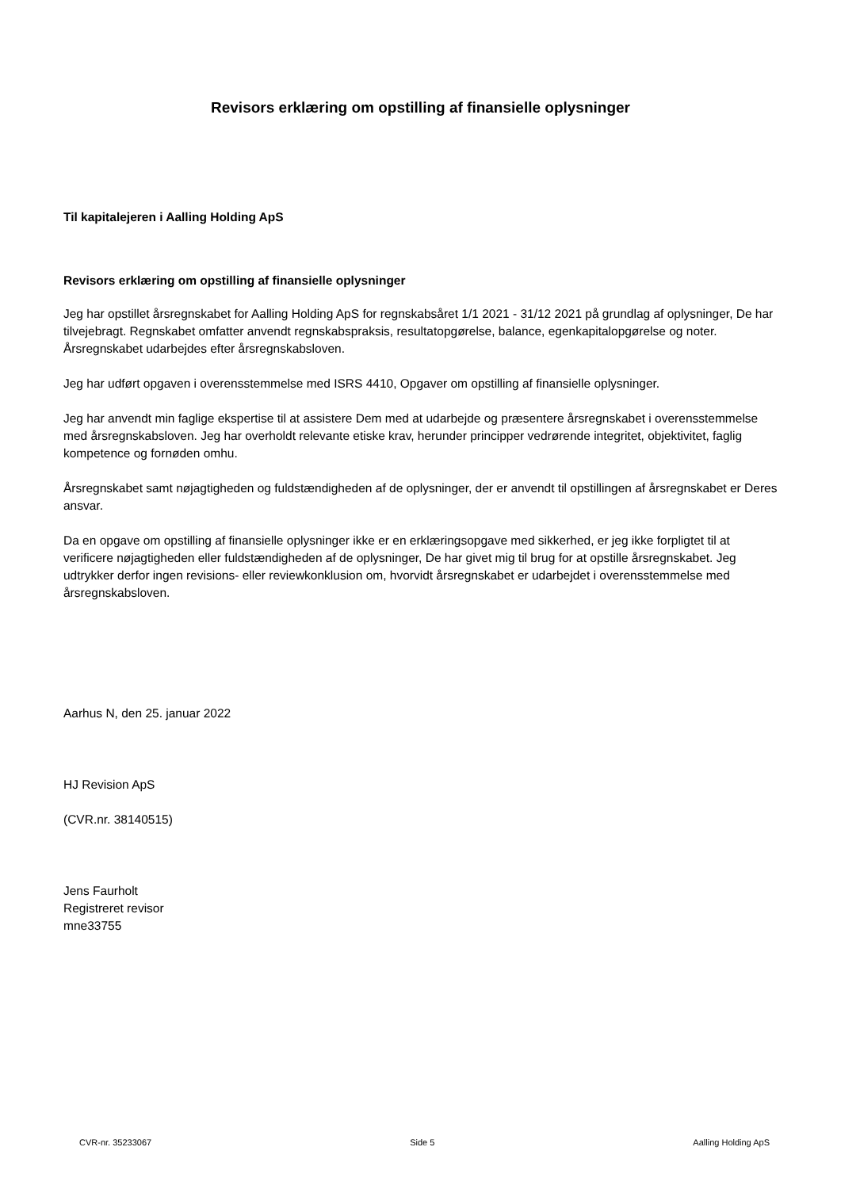Revisors erklæring om opstilling af finansielle oplysninger
Til kapitalejeren i Aalling Holding ApS
Revisors erklæring om opstilling af finansielle oplysninger
Jeg har opstillet årsregnskabet for Aalling Holding ApS for regnskabsåret 1/1 2021 - 31/12 2021 på grundlag af oplysninger, De har tilvejebragt. Regnskabet omfatter anvendt regnskabspraksis, resultatopgørelse, balance, egenkapitalopgørelse og noter. Årsregnskabet udarbejdes efter årsregnskabsloven.
Jeg har udført opgaven i overensstemmelse med ISRS 4410, Opgaver om opstilling af finansielle oplysninger.
Jeg har anvendt min faglige ekspertise til at assistere Dem med at udarbejde og præsentere årsregnskabet i overensstemmelse med årsregnskabsloven. Jeg har overholdt relevante etiske krav, herunder principper vedrørende integritet, objektivitet, faglig kompetence og fornøden omhu.
Årsregnskabet samt nøjagtigheden og fuldstændigheden af de oplysninger, der er anvendt til opstillingen af årsregnskabet er Deres ansvar.
Da en opgave om opstilling af finansielle oplysninger ikke er en erklæringsopgave med sikkerhed, er jeg ikke forpligtet til at verificere nøjagtigheden eller fuldstændigheden af de oplysninger, De har givet mig til brug for at opstille årsregnskabet. Jeg udtrykker derfor ingen revisions- eller reviewkonklusion om, hvorvidt årsregnskabet er udarbejdet i overensstemmelse med årsregnskabsloven.
Aarhus N, den 25. januar 2022
HJ Revision ApS
(CVR.nr. 38140515)
Jens Faurholt
Registreret revisor
mne33755
CVR-nr. 35233067 Side 5 Aalling Holding ApS